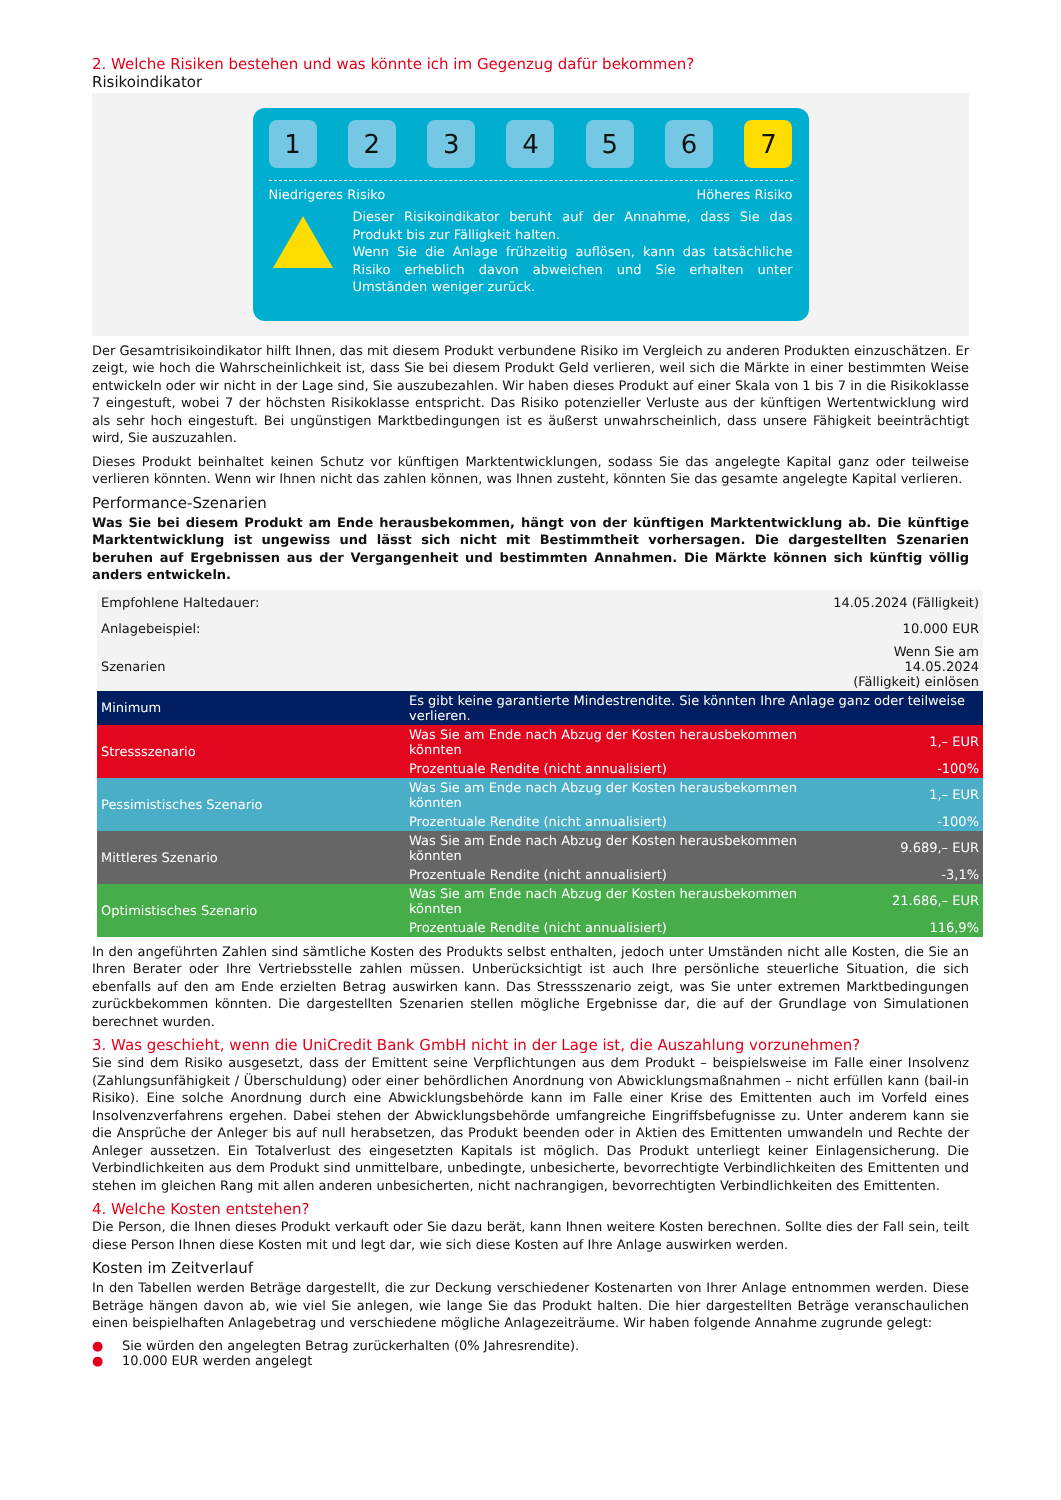2. Welche Risiken bestehen und was könnte ich im Gegenzug dafür bekommen?
Risikoindikator
1 2 3 4 5 6 7
Niedrigeres Risiko Höheres Risiko
Dieser Risikoindikator beruht auf der Annahme, dass Sie das Produkt bis zur Fälligkeit halten.
Wenn Sie die Anlage frühzeitig auflösen, kann das tatsächliche Risiko erheblich davon abweichen und Sie erhalten unter Umständen weniger zurück.
Der Gesamtrisikoindikator hilft Ihnen, das mit diesem Produkt verbundene Risiko im Vergleich zu anderen Produkten einzuschätzen. Er zeigt, wie hoch die Wahrscheinlichkeit ist, dass Sie bei diesem Produkt Geld verlieren, weil sich die Märkte in einer bestimmten Weise entwickeln oder wir nicht in der Lage sind, Sie auszubezahlen. Wir haben dieses Produkt auf einer Skala von 1 bis 7 in die Risikoklasse 7 eingestuft, wobei 7 der höchsten Risikoklasse entspricht. Das Risiko potenzieller Verluste aus der künftigen Wertentwicklung wird als sehr hoch eingestuft. Bei ungünstigen Marktbedingungen ist es äußerst unwahrscheinlich, dass unsere Fähigkeit beeinträchtigt wird, Sie auszuzahlen.
Dieses Produkt beinhaltet keinen Schutz vor künftigen Marktentwicklungen, sodass Sie das angelegte Kapital ganz oder teilweise verlieren könnten. Wenn wir Ihnen nicht das zahlen können, was Ihnen zusteht, könnten Sie das gesamte angelegte Kapital verlieren.
Performance-Szenarien
Was Sie bei diesem Produkt am Ende herausbekommen, hängt von der künftigen Marktentwicklung ab. Die künftige Marktentwicklung ist ungewiss und lässt sich nicht mit Bestimmtheit vorhersagen. Die dargestellten Szenarien beruhen auf Ergebnissen aus der Vergangenheit und bestimmten Annahmen. Die Märkte können sich künftig völlig anders entwickeln.
| Empfohlene Haltedauer: | | 14.05.2024 (Fälligkeit) |
| Anlagebeispiel: | | 10.000 EUR |
| Szenarien | | Wenn Sie am 14.05.2024 (Fälligkeit) einlösen |
| Minimum | Es gibt keine garantierte Mindestrendite. Sie könnten Ihre Anlage ganz oder teilweise verlieren. | |
| Stressszenario | Was Sie am Ende nach Abzug der Kosten herausbekommen könnten | 1,– EUR |
| | Prozentuale Rendite (nicht annualisiert) | -100% |
| Pessimistisches Szenario | Was Sie am Ende nach Abzug der Kosten herausbekommen könnten | 1,– EUR |
| | Prozentuale Rendite (nicht annualisiert) | -100% |
| Mittleres Szenario | Was Sie am Ende nach Abzug der Kosten herausbekommen könnten | 9.689,– EUR |
| | Prozentuale Rendite (nicht annualisiert) | -3,1% |
| Optimistisches Szenario | Was Sie am Ende nach Abzug der Kosten herausbekommen könnten | 21.686,– EUR |
| | Prozentuale Rendite (nicht annualisiert) | 116,9% |
In den angeführten Zahlen sind sämtliche Kosten des Produkts selbst enthalten, jedoch unter Umständen nicht alle Kosten, die Sie an Ihren Berater oder Ihre Vertriebsstelle zahlen müssen. Unberücksichtigt ist auch Ihre persönliche steuerliche Situation, die sich ebenfalls auf den am Ende erzielten Betrag auswirken kann. Das Stressszenario zeigt, was Sie unter extremen Marktbedingungen zurückbekommen könnten. Die dargestellten Szenarien stellen mögliche Ergebnisse dar, die auf der Grundlage von Simulationen berechnet wurden.
3. Was geschieht, wenn die UniCredit Bank GmbH nicht in der Lage ist, die Auszahlung vorzunehmen?
Sie sind dem Risiko ausgesetzt, dass der Emittent seine Verpflichtungen aus dem Produkt – beispielsweise im Falle einer Insolvenz (Zahlungsunfähigkeit / Überschuldung) oder einer behördlichen Anordnung von Abwicklungsmaßnahmen – nicht erfüllen kann (bail-in Risiko). Eine solche Anordnung durch eine Abwicklungsbehörde kann im Falle einer Krise des Emittenten auch im Vorfeld eines Insolvenzverfahrens ergehen. Dabei stehen der Abwicklungsbehörde umfangreiche Eingriffsbefugnisse zu. Unter anderem kann sie die Ansprüche der Anleger bis auf null herabsetzen, das Produkt beenden oder in Aktien des Emittenten umwandeln und Rechte der Anleger aussetzen. Ein Totalverlust des eingesetzten Kapitals ist möglich. Das Produkt unterliegt keiner Einlagensicherung. Die Verbindlichkeiten aus dem Produkt sind unmittelbare, unbedingte, unbesicherte, bevorrechtigte Verbindlichkeiten des Emittenten und stehen im gleichen Rang mit allen anderen unbesicherten, nicht nachrangigen, bevorrechtigten Verbindlichkeiten des Emittenten.
4. Welche Kosten entstehen?
Die Person, die Ihnen dieses Produkt verkauft oder Sie dazu berät, kann Ihnen weitere Kosten berechnen. Sollte dies der Fall sein, teilt diese Person Ihnen diese Kosten mit und legt dar, wie sich diese Kosten auf Ihre Anlage auswirken werden.
Kosten im Zeitverlauf
In den Tabellen werden Beträge dargestellt, die zur Deckung verschiedener Kostenarten von Ihrer Anlage entnommen werden. Diese Beträge hängen davon ab, wie viel Sie anlegen, wie lange Sie das Produkt halten. Die hier dargestellten Beträge veranschaulichen einen beispielhaften Anlagebetrag und verschiedene mögliche Anlagezeiträume. Wir haben folgende Annahme zugrunde gelegt:
● Sie würden den angelegten Betrag zurückerhalten (0% Jahresrendite).
● 10.000 EUR werden angelegt